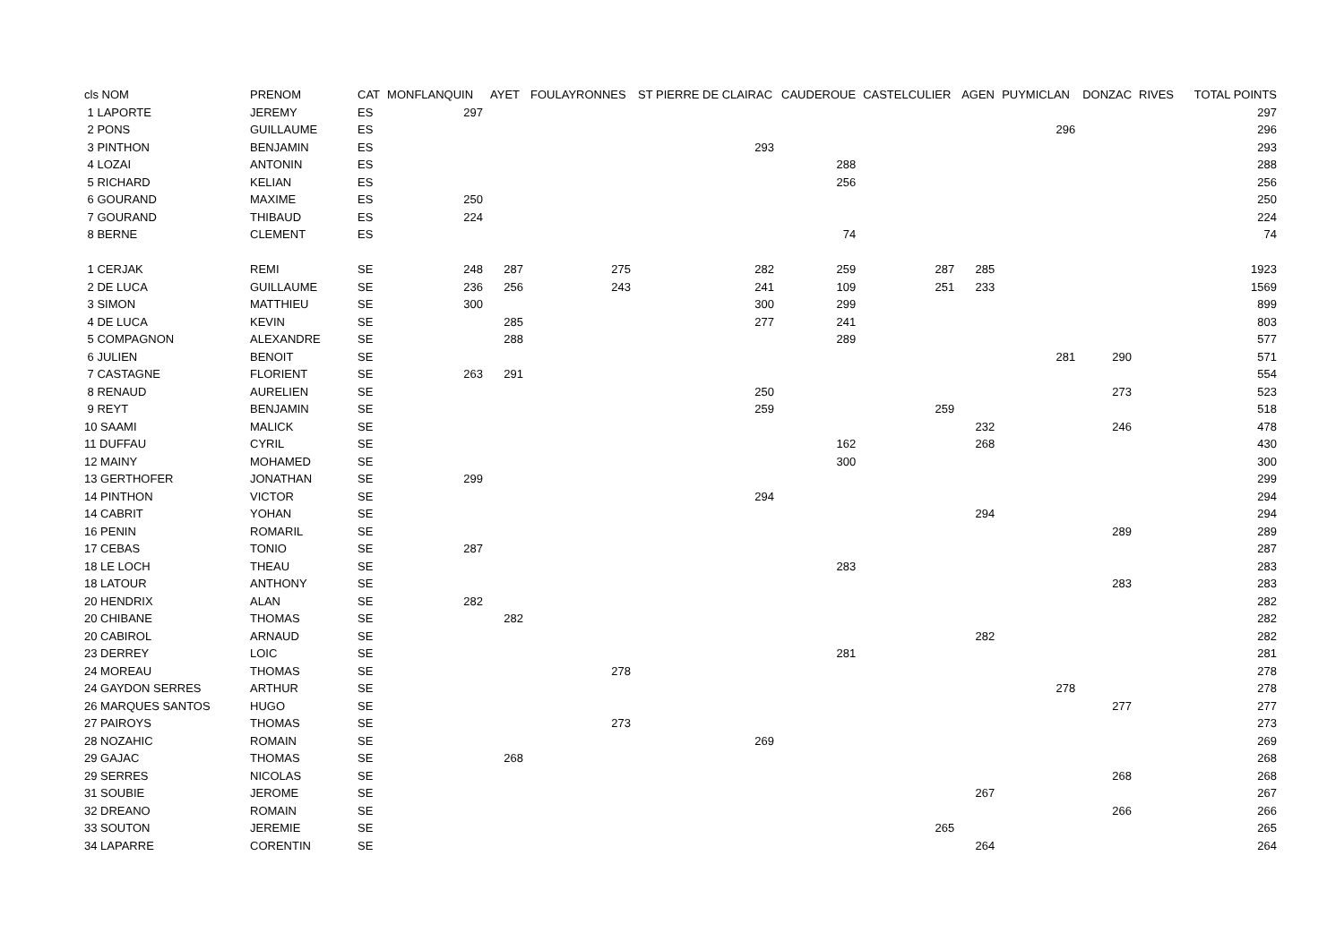| cls NOM | PRENOM | CAT | MONFLANQUIN | AYET | FOULAYRONNES | ST PIERRE DE CLAIRAC | CAUDEROUE | CASTELCULIER | AGEN | PUYMICLAN | DONZAC | RIVES | TOTAL POINTS |
| --- | --- | --- | --- | --- | --- | --- | --- | --- | --- | --- | --- | --- | --- |
| 1 LAPORTE | JEREMY | ES | 297 | | | | | | | | | | 297 |
| 2 PONS | GUILLAUME | ES | | | | | | | | 296 | | | 296 |
| 3 PINTHON | BENJAMIN | ES | | | | 293 | | | | | | | 293 |
| 4 LOZAI | ANTONIN | ES | | | | | 288 | | | | | | 288 |
| 5 RICHARD | KELIAN | ES | | | | | 256 | | | | | | 256 |
| 6 GOURAND | MAXIME | ES | 250 | | | | | | | | | | 250 |
| 7 GOURAND | THIBAUD | ES | 224 | | | | | | | | | | 224 |
| 8 BERNE | CLEMENT | ES | | | | | 74 | | | | | | 74 |
| 1 CERJAK | REMI | SE | 248 | 287 | 275 | 282 | 259 | 287 | 285 | | | | 1923 |
| 2 DE LUCA | GUILLAUME | SE | 236 | 256 | 243 | 241 | 109 | 251 | 233 | | | | 1569 |
| 3 SIMON | MATTHIEU | SE | 300 | | | 300 | 299 | | | | | | 899 |
| 4 DE LUCA | KEVIN | SE | | 285 | | 277 | 241 | | | | | | 803 |
| 5 COMPAGNON | ALEXANDRE | SE | | 288 | | | 289 | | | | | | 577 |
| 6 JULIEN | BENOIT | SE | | | | | | | | 281 | 290 | | 571 |
| 7 CASTAGNE | FLORIENT | SE | 263 | 291 | | | | | | | | | 554 |
| 8 RENAUD | AURELIEN | SE | | | | 250 | | | | | 273 | | 523 |
| 9 REYT | BENJAMIN | SE | | | | 259 | | 259 | | | | | 518 |
| 10 SAAMI | MALICK | SE | | | | | | | 232 | | 246 | | 478 |
| 11 DUFFAU | CYRIL | SE | | | | | 162 | | 268 | | | | 430 |
| 12 MAINY | MOHAMED | SE | | | | | 300 | | | | | | 300 |
| 13 GERTHOFER | JONATHAN | SE | 299 | | | | | | | | | | 299 |
| 14 PINTHON | VICTOR | SE | | | | 294 | | | | | | | 294 |
| 14 CABRIT | YOHAN | SE | | | | | | | 294 | | | | 294 |
| 16 PENIN | ROMARIL | SE | | | | | | | | | 289 | | 289 |
| 17 CEBAS | TONIO | SE | 287 | | | | | | | | | | 287 |
| 18 LE LOCH | THEAU | SE | | | | | 283 | | | | | | 283 |
| 18 LATOUR | ANTHONY | SE | | | | | | | | | 283 | | 283 |
| 20 HENDRIX | ALAN | SE | 282 | | | | | | | | | | 282 |
| 20 CHIBANE | THOMAS | SE | | 282 | | | | | | | | | 282 |
| 20 CABIROL | ARNAUD | SE | | | | | | | 282 | | | | 282 |
| 23 DERREY | LOIC | SE | | | | | 281 | | | | | | 281 |
| 24 MOREAU | THOMAS | SE | | | 278 | | | | | | | | 278 |
| 24 GAYDON SERRES | ARTHUR | SE | | | | | | | | 278 | | | 278 |
| 26 MARQUES SANTOS | HUGO | SE | | | | | | | | | 277 | | 277 |
| 27 PAIROYS | THOMAS | SE | | | 273 | | | | | | | | 273 |
| 28 NOZAHIC | ROMAIN | SE | | | | 269 | | | | | | | 269 |
| 29 GAJAC | THOMAS | SE | | 268 | | | | | | | | | 268 |
| 29 SERRES | NICOLAS | SE | | | | | | | | | 268 | | 268 |
| 31 SOUBIE | JEROME | SE | | | | | | | 267 | | | | 267 |
| 32 DREANO | ROMAIN | SE | | | | | | | | | 266 | | 266 |
| 33 SOUTON | JEREMIE | SE | | | | | | 265 | | | | | 265 |
| 34 LAPARRE | CORENTIN | SE | | | | | | | 264 | | | | 264 |